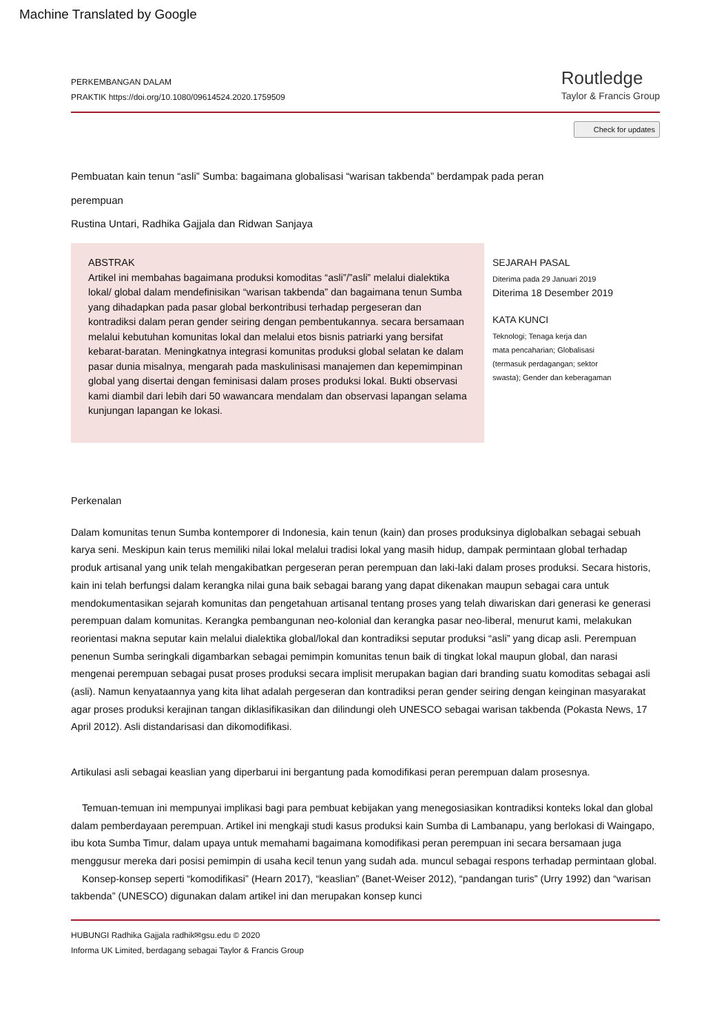Machine Translated by Google
PERKEMBANGAN DALAM
PRAKTIK https://doi.org/10.1080/09614524.2020.1759509
Routledge
Taylor & Francis Group
Check for updates
Pembuatan kain tenun “asli” Sumba: bagaimana globalisasi “warisan takbenda” berdampak pada peran
perempuan
Rustina Untari, Radhika Gajjala dan Ridwan Sanjaya
ABSTRAK
Artikel ini membahas bagaimana produksi komoditas “asli”/”asli” melalui dialektika lokal/ global dalam mendefinisikan “warisan takbenda” dan bagaimana tenun Sumba yang dihadapkan pada pasar global berkontribusi terhadap pergeseran dan kontradiksi dalam peran gender seiring dengan pembentukannya. secara bersamaan melalui kebutuhan komunitas lokal dan melalui etos bisnis patriarki yang bersifat kebarat-baratan. Meningkatnya integrasi komunitas produksi global selatan ke dalam pasar dunia misalnya, mengarah pada maskulinisasi manajemen dan kepemimpinan global yang disertai dengan feminisasi dalam proses produksi lokal. Bukti observasi kami diambil dari lebih dari 50 wawancara mendalam dan observasi lapangan selama kunjungan lapangan ke lokasi.
SEJARAH PASAL
Diterima pada 29 Januari 2019
Diterima 18 Desember 2019
KATA KUNCI
Teknologi; Tenaga kerja dan
mata pencaharian; Globalisasi
(termasuk perdagangan; sektor
swasta); Gender dan keberagaman
Perkenalan
Dalam komunitas tenun Sumba kontemporer di Indonesia, kain tenun (kain) dan proses produksinya diglobalkan sebagai sebuah karya seni. Meskipun kain terus memiliki nilai lokal melalui tradisi lokal yang masih hidup, dampak permintaan global terhadap produk artisanal yang unik telah mengakibatkan pergeseran peran perempuan dan laki-laki dalam proses produksi. Secara historis, kain ini telah berfungsi dalam kerangka nilai guna baik sebagai barang yang dapat dikenakan maupun sebagai cara untuk mendokumentasikan sejarah komunitas dan pengetahuan artisanal tentang proses yang telah diwariskan dari generasi ke generasi perempuan dalam komunitas. Kerangka pembangunan neo-kolonial dan kerangka pasar neo-liberal, menurut kami, melakukan reorientasi makna seputar kain melalui dialektika global/lokal dan kontradiksi seputar produksi “asli” yang dicap asli. Perempuan penenun Sumba seringkali digambarkan sebagai pemimpin komunitas tenun baik di tingkat lokal maupun global, dan narasi mengenai perempuan sebagai pusat proses produksi secara implisit merupakan bagian dari branding suatu komoditas sebagai asli (asli). Namun kenyataannya yang kita lihat adalah pergeseran dan kontradiksi peran gender seiring dengan keinginan masyarakat agar proses produksi kerajinan tangan diklasifikasikan dan dilindungi oleh UNESCO sebagai warisan takbenda (Pokasta News, 17 April 2012). Asli distandarisasi dan dikomodifikasi.
Artikulasi asli sebagai keaslian yang diperbarui ini bergantung pada komodifikasi peran perempuan dalam prosesnya.
Temuan-temuan ini mempunyai implikasi bagi para pembuat kebijakan yang menegosiasikan kontradiksi konteks lokal dan global dalam pemberdayaan perempuan. Artikel ini mengkaji studi kasus produksi kain Sumba di Lambanapu, yang berlokasi di Waingapo, ibu kota Sumba Timur, dalam upaya untuk memahami bagaimana komodifikasi peran perempuan ini secara bersamaan juga menggusur mereka dari posisi pemimpin di usaha kecil tenun yang sudah ada. muncul sebagai respons terhadap permintaan global.
Konsep-konsep seperti “komodifikasi” (Hearn 2017), “keaslian” (Banet-Weiser 2012), “pandangan turis” (Urry 1992) dan “warisan takbenda” (UNESCO) digunakan dalam artikel ini dan merupakan konsep kunci
HUBUNGI Radhika Gajjala radhik✉gsu.edu © 2020
Informa UK Limited, berdagang sebagai Taylor & Francis Group